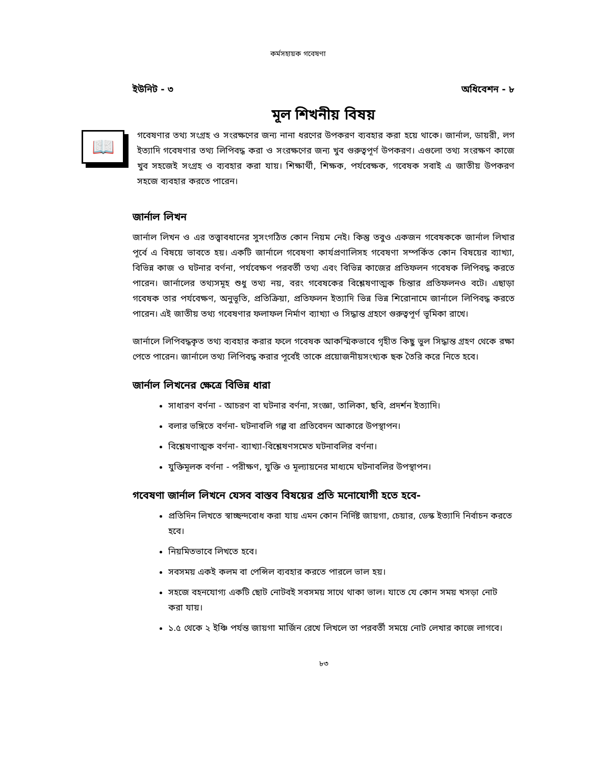কর্মসহায়ক গবেষণা
ইউনিট - ৩ অধিবেশন - ৮
মূল শিখনীয় বিষয়
📖
গবেষণার তথ্য সংগ্রহ ও সংরক্ষণের জন্য নানা ধরণের উপকরণ ব্যবহার করা হয়ে থাকে। জার্নাল, ডায়রী, লগ ইত্যাদি গবেষণার তথ্য লিপিবদ্ধ করা ও সংরক্ষণের জন্য খুব গুরুত্বপূর্ণ উপকরণ। এগুলো তথ্য সংরক্ষণ কাজে খুব সহজেই সংগ্রহ ও ব্যবহার করা যায়। শিক্ষার্থী, শিক্ষক, পর্যবেক্ষক, গবেষক সবাই এ জাতীয় উপকরণ সহজে ব্যবহার করতে পারেন।
জার্নাল লিখন
জার্নাল লিখন ও এর তত্ত্বাবধানের সুসংগঠিত কোন নিয়ম নেই। কিন্তু তবুও একজন গবেষককে জার্নাল লিখার পূর্বে এ বিষয়ে ভাবতে হয়। একটি জার্নালে গবেষণা কার্যপ্রণালিসহ গবেষণা সম্পর্কিত কোন বিষয়ের ব্যাখ্যা, বিভিন্ন কাজ ও ঘটনার বর্ণনা, পর্যবেক্ষণ পরবর্তী তথ্য এবং বিভিন্ন কাজের প্রতিফলন গবেষক লিপিবদ্ধ করতে পারেন। জার্নালের তথ্যসমূহ শুধু তথ্য নয়, বরং গবেষকের বিশ্লেষণাত্মক চিন্তার প্রতিফলনও বটে। এছাড়া গবেষক তার পর্যবেক্ষণ, অনুভূতি, প্রতিক্রিয়া, প্রতিফলন ইত্যাদি ভিন্ন ভিন্ন শিরোনামে জার্নালে লিপিবদ্ধ করতে পারেন। এই জাতীয় তথ্য গবেষণার ফলাফল নির্মাণ ব্যাখ্যা ও সিদ্ধান্ত গ্রহণে গুরুত্বপূর্ণ ভূমিকা রাখে।
জার্নালে লিপিবদ্ধকৃত তথ্য ব্যবহার করার ফলে গবেষক আকস্মিকভাবে গৃহীত কিছু ভুল সিদ্ধান্ত গ্রহণ থেকে রক্ষা পেতে পারেন। জার্নালে তথ্য লিপিবদ্ধ করার পূর্বেই তাকে প্রয়োজনীয়সংখ্যক ছক তৈরি করে নিতে হবে।
জার্নাল লিখনের ক্ষেত্রে বিভিন্ন ধারা
সাধারণ বর্ণনা - আচরণ বা ঘটনার বর্ণনা, সংজ্ঞা, তালিকা, ছবি, প্রদর্শন ইত্যাদি।
বলার ভঙ্গিতে বর্ণনা- ঘটনাবলি গল্প বা প্রতিবেদন আকারে উপস্থাপন।
বিশ্লেষণাত্মক বর্ণনা- ব্যাখ্যা-বিশ্লেষণসমেত ঘটনাবলির বর্ণনা।
যুক্তিমূলক বর্ণনা - পরীক্ষণ, যুক্তি ও মূল্যায়নের মাধ্যমে ঘটনাবলির উপস্থাপন।
গবেষণা জার্নাল লিখনে যেসব বাস্তব বিষয়ের প্রতি মনোযোগী হতে হবে-
প্রতিদিন লিখতে স্বাচ্ছন্দবোধ করা যায় এমন কোন নির্দিষ্ট জায়গা, চেয়ার, ডেস্ক ইত্যাদি নির্বাচন করতে হবে।
নিয়মিতভাবে লিখতে হবে।
সবসময় একই কলম বা পেন্সিল ব্যবহার করতে পারলে ভাল হয়।
সহজে বহনযোগ্য একটি ছোট নোটবই সবসময় সাথে থাকা ভাল। যাতে যে কোন সময় খসড়া নোট করা যায়।
১.৫ থেকে ২ ইঞ্চি পর্যন্ত জায়গা মার্জিন রেখে লিখলে তা পরবর্তী সময়ে নোট লেখার কাজে লাগবে।
৮৩